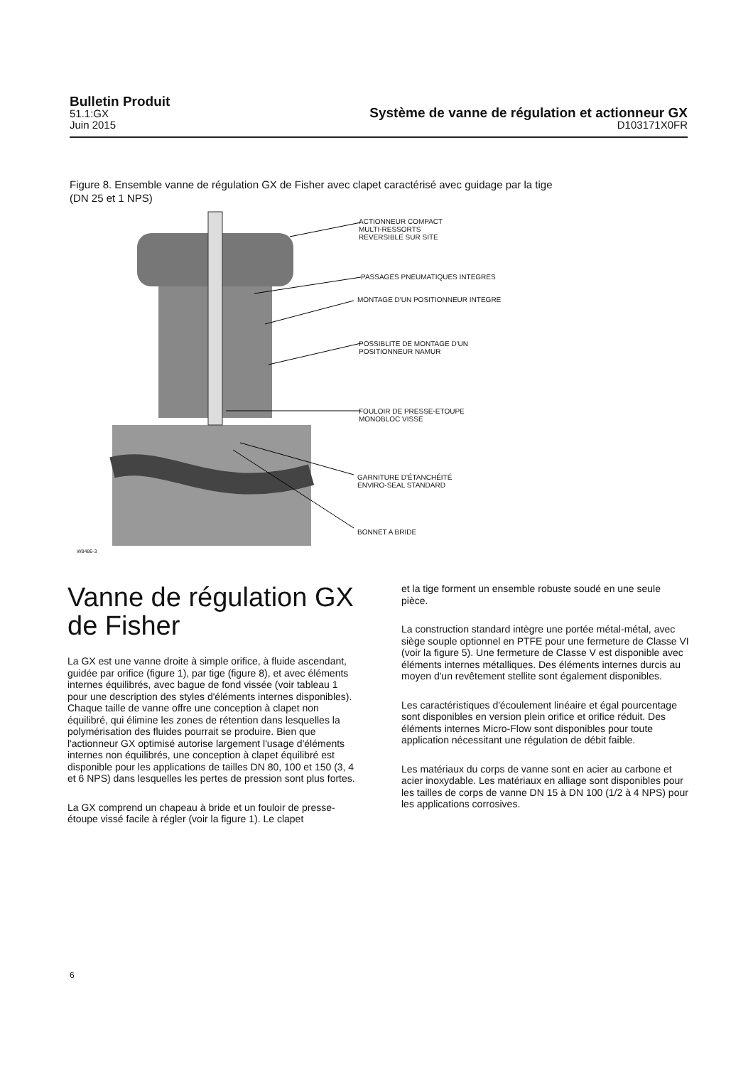Bulletin Produit
51.1:GX
Juin 2015
Système de vanne de régulation et actionneur GX
D103171X0FR
Figure 8. Ensemble vanne de régulation GX de Fisher avec clapet caractérisé avec guidage par la tige
(DN 25 et 1 NPS)
ACTIONNEUR COMPACT
MULTI-RESSORTS
REVERSIBLE SUR SITE
PASSAGES PNEUMATIQUES INTEGRES
MONTAGE D'UN POSITIONNEUR INTEGRE
POSSIBLITE DE MONTAGE D'UN
POSITIONNEUR NAMUR
FOULOIR DE PRESSE-ETOUPE
MONOBLOC VISSE
GARNITURE D'ÉTANCHÉITÉ
ENVIRO-SEAL STANDARD
BONNET A BRIDE
W8486-3
Vanne de régulation GX de Fisher
La GX est une vanne droite à simple orifice, à fluide ascendant, guidée par orifice (figure 1), par tige (figure 8), et avec éléments internes équilibrés, avec bague de fond vissée (voir tableau 1 pour une description des styles d'éléments internes disponibles). Chaque taille de vanne offre une conception à clapet non équilibré, qui élimine les zones de rétention dans lesquelles la polymérisation des fluides pourrait se produire. Bien que l'actionneur GX optimisé autorise largement l'usage d'éléments internes non équilibrés, une conception à clapet équilibré est disponible pour les applications de tailles DN 80, 100 et 150 (3, 4 et 6 NPS) dans lesquelles les pertes de pression sont plus fortes.
La GX comprend un chapeau à bride et un fouloir de presse-étoupe vissé facile à régler (voir la figure 1). Le clapet
et la tige forment un ensemble robuste soudé en une seule pièce.
La construction standard intègre une portée métal-métal, avec siège souple optionnel en PTFE pour une fermeture de Classe VI (voir la figure 5). Une fermeture de Classe V est disponible avec éléments internes métalliques. Des éléments internes durcis au moyen d'un revêtement stellite sont également disponibles.
Les caractéristiques d'écoulement linéaire et égal pourcentage sont disponibles en version plein orifice et orifice réduit. Des éléments internes Micro-Flow sont disponibles pour toute application nécessitant une régulation de débit faible.
Les matériaux du corps de vanne sont en acier au carbone et acier inoxydable. Les matériaux en alliage sont disponibles pour les tailles de corps de vanne DN 15 à DN 100 (1/2 à 4 NPS) pour les applications corrosives.
6